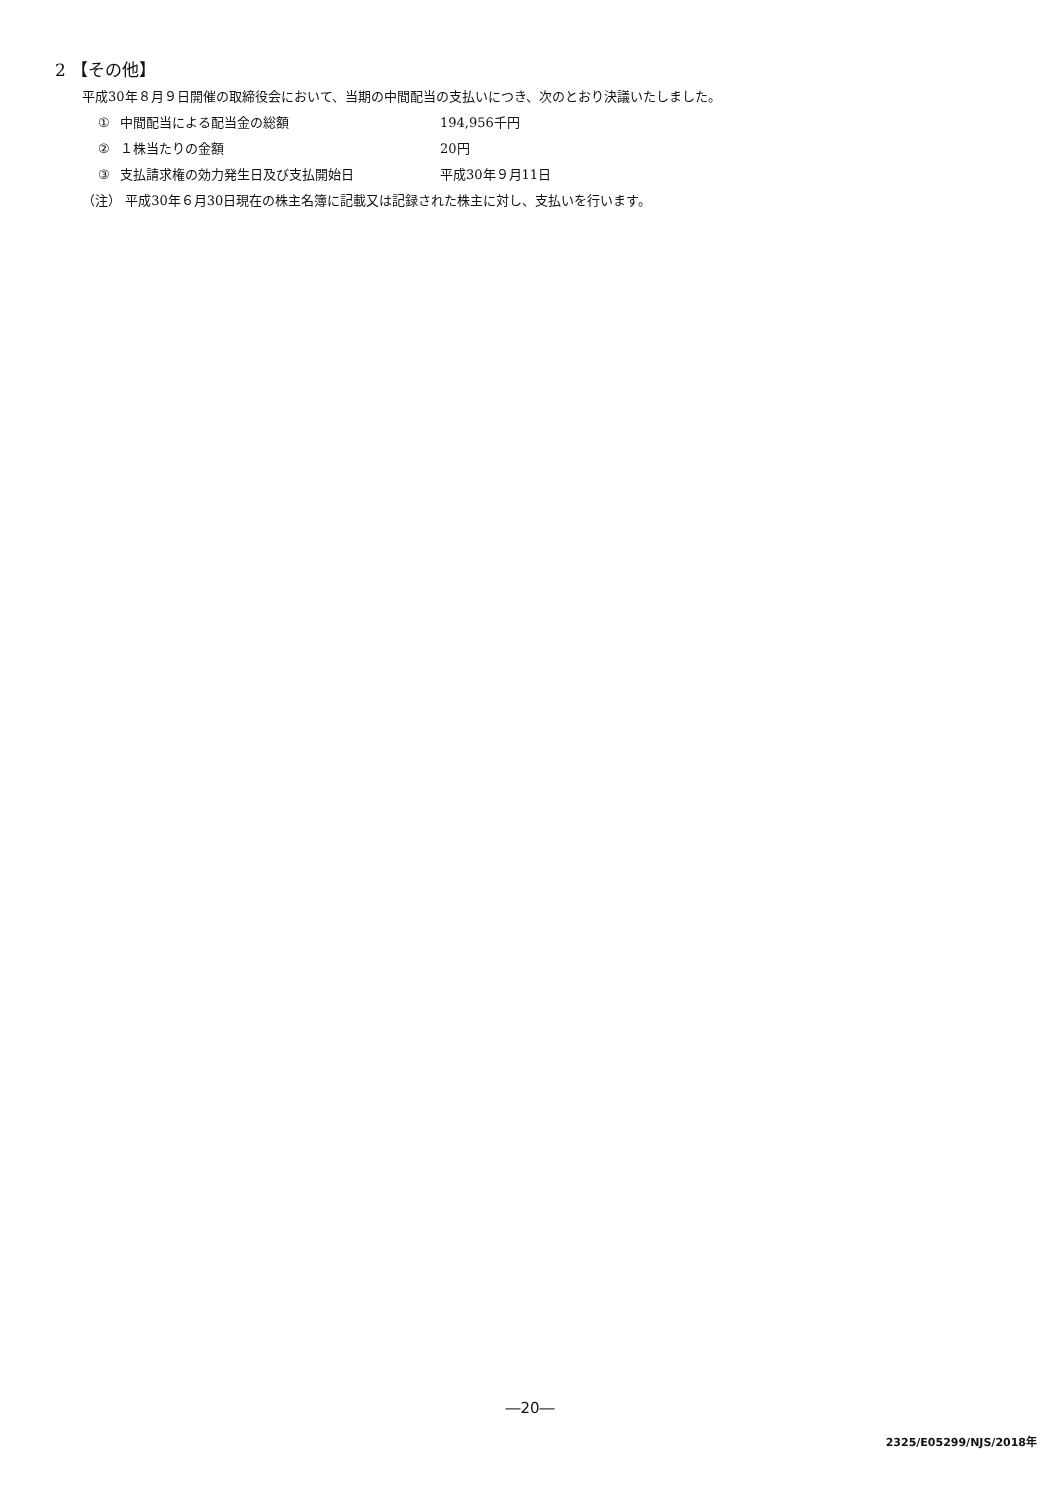2 【その他】
平成30年８月９日開催の取締役会において、当期の中間配当の支払いにつき、次のとおり決議いたしました。
① 中間配当による配当金の総額 194,956千円
② １株当たりの金額 20円
③ 支払請求権の効力発生日及び支払開始日 平成30年９月11日
（注） 平成30年６月30日現在の株主名簿に記載又は記録された株主に対し、支払いを行います。
―20―
2325/E05299/NJS/2018年